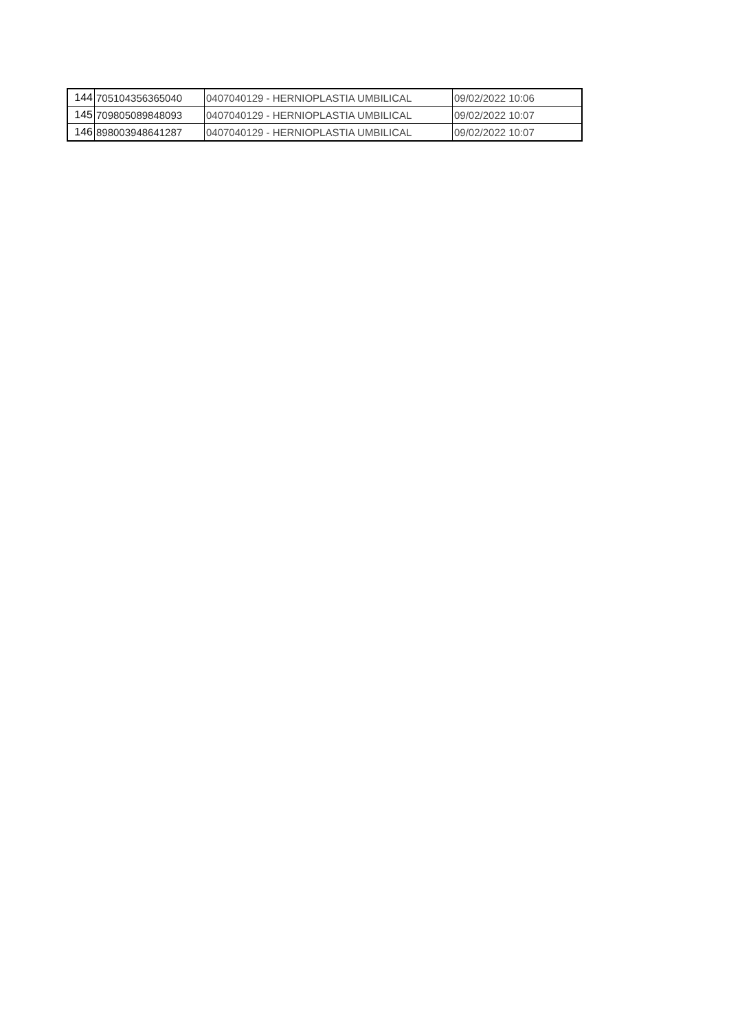| 144 | 705104356365040 | 0407040129 - HERNIOPLASTIA UMBILICAL | 09/02/2022 10:06 |
| 145 | 709805089848093 | 0407040129 - HERNIOPLASTIA UMBILICAL | 09/02/2022 10:07 |
| 146 | 898003948641287 | 0407040129 - HERNIOPLASTIA UMBILICAL | 09/02/2022 10:07 |